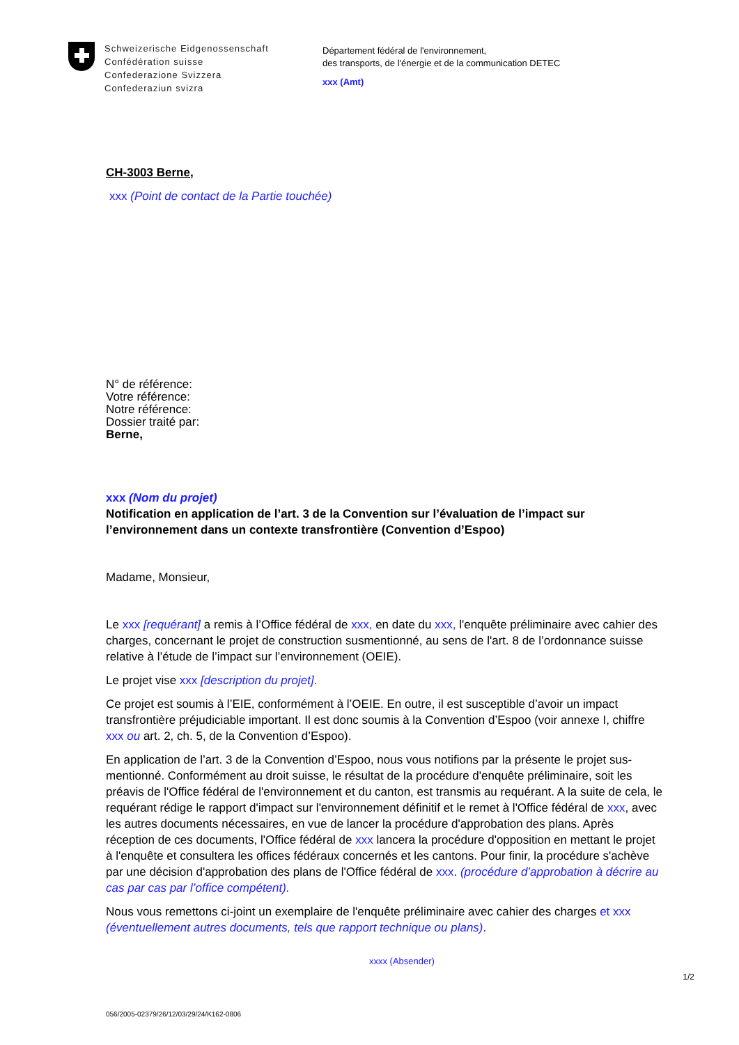Schweizerische Eidgenossenschaft
Confédération suisse
Confederazione Svizzera
Confederaziun svizra
Département fédéral de l'environnement,
des transports, de l'énergie et de la communication DETEC
xxx (Amt)
CH-3003 Berne,
xxx (Point de contact de la Partie touchée)
N° de référence:
Votre référence:
Notre référence:
Dossier traité par:
Berne,
xxx (Nom du projet)
Notification en application de l’art. 3 de la Convention sur l’évaluation de l’impact sur l’environnement dans un contexte transfrontière (Convention d’Espoo)
Madame, Monsieur,
Le xxx [requérant] a remis à l’Office fédéral de xxx, en date du xxx, l'enquête préliminaire avec cahier des charges, concernant le projet de construction susmentionné, au sens de l'art. 8 de l’ordonnance suisse relative à l’étude de l’impact sur l’environnement (OEIE).
Le projet vise xxx [description du projet].
Ce projet est soumis à l’EIE, conformément à l’OEIE. En outre, il est susceptible d’avoir un impact transfrontière préjudiciable important. Il est donc soumis à la Convention d’Espoo (voir annexe I, chiffre xxx ou art. 2, ch. 5, de la Convention d’Espoo).
En application de l’art. 3 de la Convention d’Espoo, nous vous notifions par la présente le projet sus-mentionné. Conformément au droit suisse, le résultat de la procédure d'enquête préliminaire, soit les préavis de l'Office fédéral de l'environnement et du canton, est transmis au requérant. A la suite de cela, le requérant rédige le rapport d'impact sur l'environnement définitif et le remet à l'Office fédéral de xxx, avec les autres documents nécessaires, en vue de lancer la procédure d'approbation des plans. Après réception de ces documents, l'Office fédéral de xxx lancera la procédure d'opposition en mettant le projet à l'enquête et consultera les offices fédéraux concernés et les cantons. Pour finir, la procédure s'achève par une décision d'approbation des plans de l'Office fédéral de xxx. (procédure d’approbation à décrire au cas par cas par l’office compétent).
Nous vous remettons ci-joint un exemplaire de l'enquête préliminaire avec cahier des charges et xxx (éventuellement autres documents, tels que rapport technique ou plans).
xxxx (Absender)
1/2
056/2005-02379/26/12/03/29/24/K162-0806